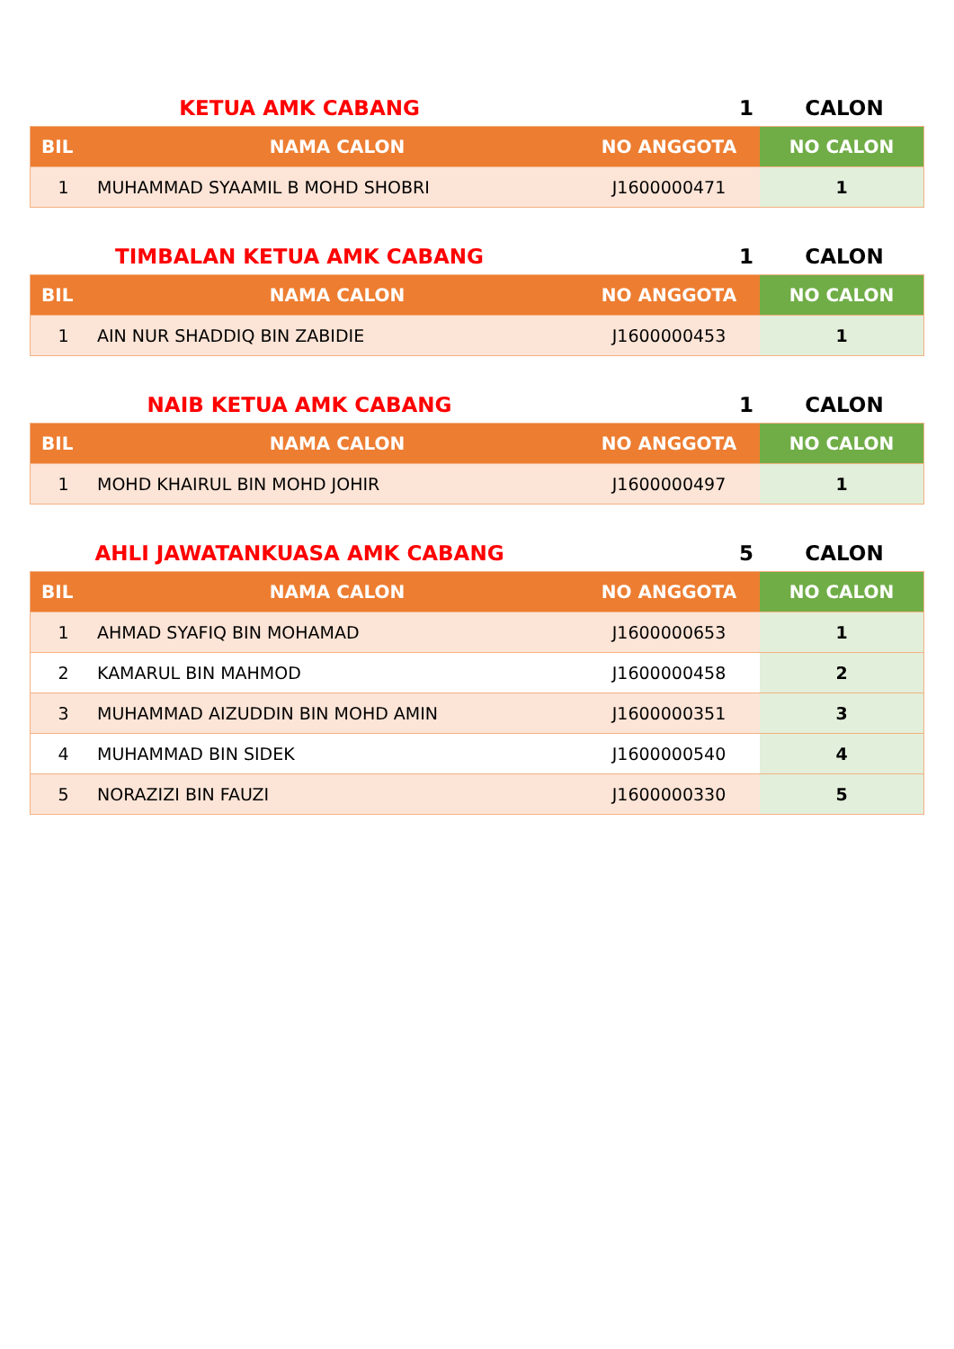KETUA AMK CABANG 1 CALON
| BIL | NAMA CALON | NO ANGGOTA | NO CALON |
| --- | --- | --- | --- |
| 1 | MUHAMMAD SYAAMIL B MOHD SHOBRI | J1600000471 | 1 |
TIMBALAN KETUA AMK CABANG 1 CALON
| BIL | NAMA CALON | NO ANGGOTA | NO CALON |
| --- | --- | --- | --- |
| 1 | AIN NUR SHADDIQ BIN ZABIDIE | J1600000453 | 1 |
NAIB KETUA AMK CABANG 1 CALON
| BIL | NAMA CALON | NO ANGGOTA | NO CALON |
| --- | --- | --- | --- |
| 1 | MOHD KHAIRUL BIN MOHD JOHIR | J1600000497 | 1 |
AHLI JAWATANKUASA AMK CABANG 5 CALON
| BIL | NAMA CALON | NO ANGGOTA | NO CALON |
| --- | --- | --- | --- |
| 1 | AHMAD SYAFIQ BIN MOHAMAD | J1600000653 | 1 |
| 2 | KAMARUL BIN MAHMOD | J1600000458 | 2 |
| 3 | MUHAMMAD AIZUDDIN BIN MOHD AMIN | J1600000351 | 3 |
| 4 | MUHAMMAD BIN SIDEK | J1600000540 | 4 |
| 5 | NORAZIZI BIN FAUZI | J1600000330 | 5 |